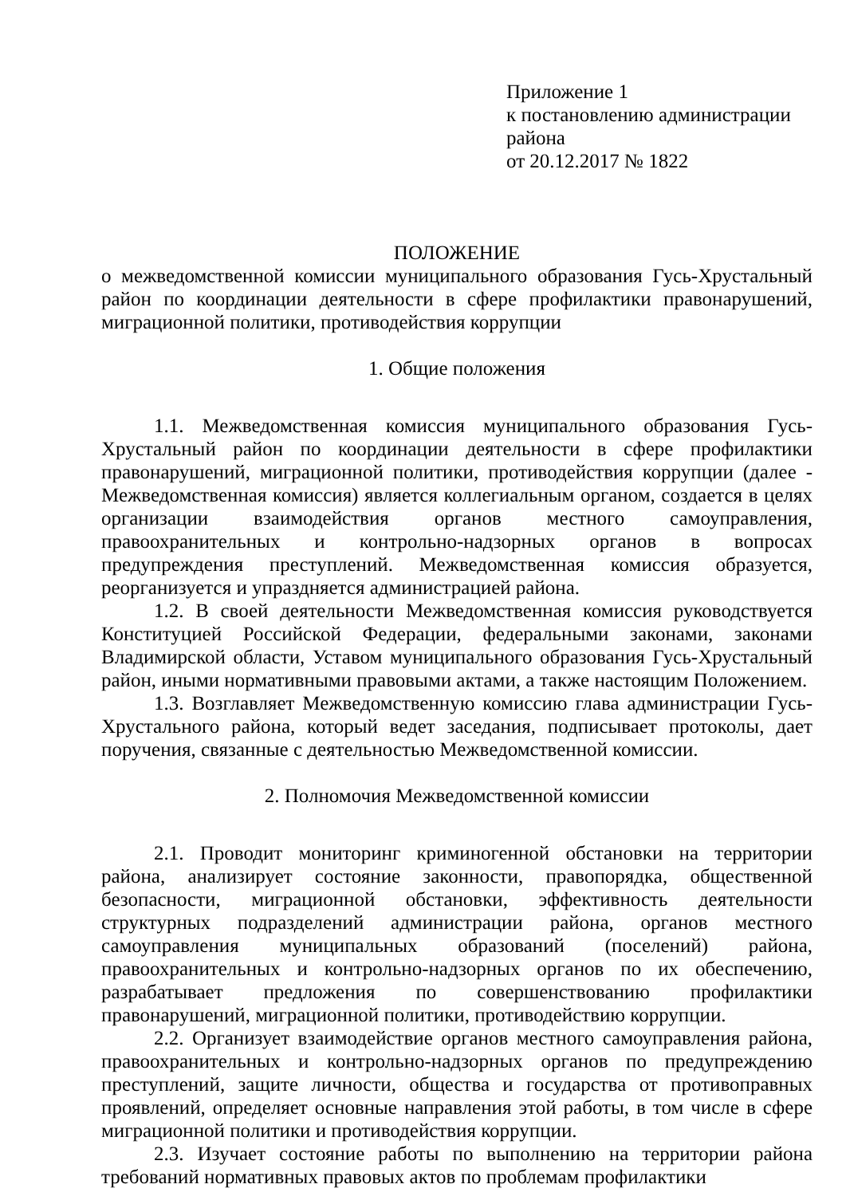Приложение 1
к постановлению администрации района
от 20.12.2017 № 1822
ПОЛОЖЕНИЕ
о межведомственной комиссии муниципального образования Гусь-Хрустальный район по координации деятельности в сфере профилактики правонарушений, миграционной политики, противодействия коррупции
1. Общие положения
1.1. Межведомственная комиссия муниципального образования Гусь-Хрустальный район по координации деятельности в сфере профилактики правонарушений, миграционной политики, противодействия коррупции (далее - Межведомственная комиссия) является коллегиальным органом, создается в целях организации взаимодействия органов местного самоуправления, правоохранительных и контрольно-надзорных органов в вопросах предупреждения преступлений. Межведомственная комиссия образуется, реорганизуется и упраздняется администрацией района.
1.2. В своей деятельности Межведомственная комиссия руководствуется Конституцией Российской Федерации, федеральными законами, законами Владимирской области, Уставом муниципального образования Гусь-Хрустальный район, иными нормативными правовыми актами, а также настоящим Положением.
1.3. Возглавляет Межведомственную комиссию глава администрации Гусь-Хрустального района, который ведет заседания, подписывает протоколы, дает поручения, связанные с деятельностью Межведомственной комиссии.
2. Полномочия Межведомственной комиссии
2.1. Проводит мониторинг криминогенной обстановки на территории района, анализирует состояние законности, правопорядка, общественной безопасности, миграционной обстановки, эффективность деятельности структурных подразделений администрации района, органов местного самоуправления муниципальных образований (поселений) района, правоохранительных и контрольно-надзорных органов по их обеспечению, разрабатывает предложения по совершенствованию профилактики правонарушений, миграционной политики, противодействию коррупции.
2.2. Организует взаимодействие органов местного самоуправления района, правоохранительных и контрольно-надзорных органов по предупреждению преступлений, защите личности, общества и государства от противоправных проявлений, определяет основные направления этой работы, в том числе в сфере миграционной политики и противодействия коррупции.
2.3. Изучает состояние работы по выполнению на территории района требований нормативных правовых актов по проблемам профилактики